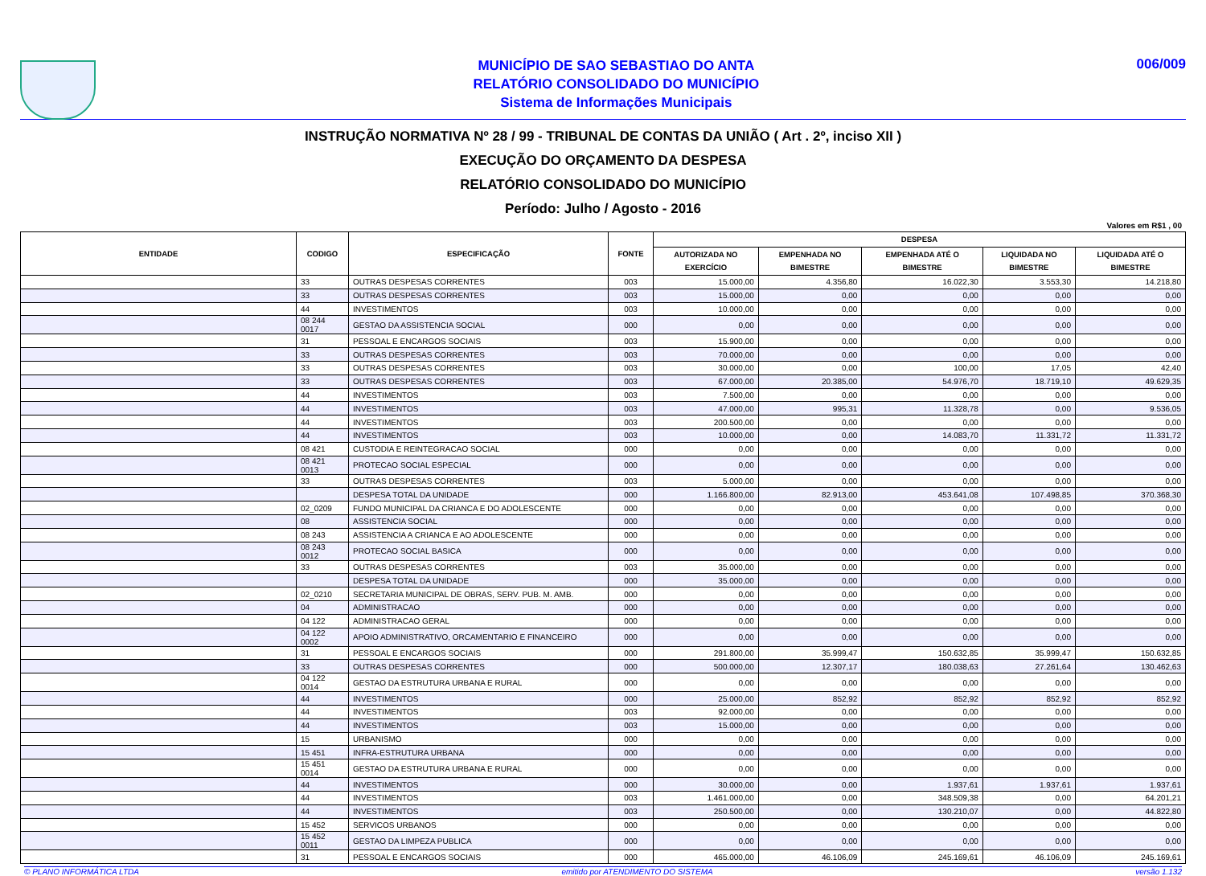MUNICÍPIO DE SAO SEBASTIAO DO ANTA
RELATÓRIO CONSOLIDADO DO MUNICÍPIO
Sistema de Informações Municipais
006/009
INSTRUÇÃO NORMATIVA Nº 28 / 99 - TRIBUNAL DE CONTAS DA UNIÃO ( Art . 2º, inciso XII )
EXECUÇÃO DO ORÇAMENTO DA DESPESA
RELATÓRIO CONSOLIDADO DO MUNICÍPIO
Período: Julho / Agosto - 2016
Valores em R$1 , 00
| ENTIDADE | CODIGO | ESPECIFICAÇÃO | FONTE | DESPESA | | | | |
| --- | --- | --- | --- | --- | --- | --- | --- | --- |
| | | | | AUTORIZADA NO EXERCÍCIO | EMPENHADA NO BIMESTRE | EMPENHADA ATÉ O BIMESTRE | LIQUIDADA NO BIMESTRE | LIQUIDADA ATÉ O BIMESTRE |
| | 33 | OUTRAS DESPESAS CORRENTES | 003 | 15.000,00 | 4.356,80 | 16.022,30 | 3.553,30 | 14.218,80 |
| | 33 | OUTRAS DESPESAS CORRENTES | 003 | 15.000,00 | 0,00 | 0,00 | 0,00 | 0,00 |
| | 44 | INVESTIMENTOS | 003 | 10.000,00 | 0,00 | 0,00 | 0,00 | 0,00 |
| | 08 244 0017 | GESTAO DA ASSISTENCIA SOCIAL | 000 | 0,00 | 0,00 | 0,00 | 0,00 | 0,00 |
| | 31 | PESSOAL E ENCARGOS SOCIAIS | 003 | 15.900,00 | 0,00 | 0,00 | 0,00 | 0,00 |
| | 33 | OUTRAS DESPESAS CORRENTES | 003 | 70.000,00 | 0,00 | 0,00 | 0,00 | 0,00 |
| | 33 | OUTRAS DESPESAS CORRENTES | 003 | 30.000,00 | 0,00 | 100,00 | 17,05 | 42,40 |
| | 33 | OUTRAS DESPESAS CORRENTES | 003 | 67.000,00 | 20.385,00 | 54.976,70 | 18.719,10 | 49.629,35 |
| | 44 | INVESTIMENTOS | 003 | 7.500,00 | 0,00 | 0,00 | 0,00 | 0,00 |
| | 44 | INVESTIMENTOS | 003 | 47.000,00 | 995,31 | 11.328,78 | 0,00 | 9.536,05 |
| | 44 | INVESTIMENTOS | 003 | 200.500,00 | 0,00 | 0,00 | 0,00 | 0,00 |
| | 44 | INVESTIMENTOS | 003 | 10.000,00 | 0,00 | 14.083,70 | 11.331,72 | 11.331,72 |
| | 08 421 | CUSTODIA E REINTEGRACAO SOCIAL | 000 | 0,00 | 0,00 | 0,00 | 0,00 | 0,00 |
| | 08 421 0013 | PROTECAO SOCIAL ESPECIAL | 000 | 0,00 | 0,00 | 0,00 | 0,00 | 0,00 |
| | 33 | OUTRAS DESPESAS CORRENTES | 003 | 5.000,00 | 0,00 | 0,00 | 0,00 | 0,00 |
| | | DESPESA TOTAL DA UNIDADE | 000 | 1.166.800,00 | 82.913,00 | 453.641,08 | 107.498,85 | 370.368,30 |
| | 02_0209 | FUNDO MUNICIPAL DA CRIANCA E DO ADOLESCENTE | 000 | 0,00 | 0,00 | 0,00 | 0,00 | 0,00 |
| | 08 | ASSISTENCIA SOCIAL | 000 | 0,00 | 0,00 | 0,00 | 0,00 | 0,00 |
| | 08 243 | ASSISTENCIA A CRIANCA E AO ADOLESCENTE | 000 | 0,00 | 0,00 | 0,00 | 0,00 | 0,00 |
| | 08 243 0012 | PROTECAO SOCIAL BASICA | 000 | 0,00 | 0,00 | 0,00 | 0,00 | 0,00 |
| | 33 | OUTRAS DESPESAS CORRENTES | 003 | 35.000,00 | 0,00 | 0,00 | 0,00 | 0,00 |
| | | DESPESA TOTAL DA UNIDADE | 000 | 35.000,00 | 0,00 | 0,00 | 0,00 | 0,00 |
| | 02_0210 | SECRETARIA MUNICIPAL DE OBRAS, SERV. PUB. M. AMB. | 000 | 0,00 | 0,00 | 0,00 | 0,00 | 0,00 |
| | 04 | ADMINISTRACAO | 000 | 0,00 | 0,00 | 0,00 | 0,00 | 0,00 |
| | 04 122 | ADMINISTRACAO GERAL | 000 | 0,00 | 0,00 | 0,00 | 0,00 | 0,00 |
| | 04 122 0002 | APOIO ADMINISTRATIVO, ORCAMENTARIO E FINANCEIRO | 000 | 0,00 | 0,00 | 0,00 | 0,00 | 0,00 |
| | 31 | PESSOAL E ENCARGOS SOCIAIS | 000 | 291.800,00 | 35.999,47 | 150.632,85 | 35.999,47 | 150.632,85 |
| | 33 | OUTRAS DESPESAS CORRENTES | 000 | 500.000,00 | 12.307,17 | 180.038,63 | 27.261,64 | 130.462,63 |
| | 04 122 0014 | GESTAO DA ESTRUTURA URBANA E RURAL | 000 | 0,00 | 0,00 | 0,00 | 0,00 | 0,00 |
| | 44 | INVESTIMENTOS | 000 | 25.000,00 | 852,92 | 852,92 | 852,92 | 852,92 |
| | 44 | INVESTIMENTOS | 003 | 92.000,00 | 0,00 | 0,00 | 0,00 | 0,00 |
| | 44 | INVESTIMENTOS | 003 | 15.000,00 | 0,00 | 0,00 | 0,00 | 0,00 |
| | 15 | URBANISMO | 000 | 0,00 | 0,00 | 0,00 | 0,00 | 0,00 |
| | 15 451 | INFRA-ESTRUTURA URBANA | 000 | 0,00 | 0,00 | 0,00 | 0,00 | 0,00 |
| | 15 451 0014 | GESTAO DA ESTRUTURA URBANA E RURAL | 000 | 0,00 | 0,00 | 0,00 | 0,00 | 0,00 |
| | 44 | INVESTIMENTOS | 000 | 30.000,00 | 0,00 | 1.937,61 | 1.937,61 | 1.937,61 |
| | 44 | INVESTIMENTOS | 003 | 1.461.000,00 | 0,00 | 348.509,38 | 0,00 | 64.201,21 |
| | 44 | INVESTIMENTOS | 003 | 250.500,00 | 0,00 | 130.210,07 | 0,00 | 44.822,80 |
| | 15 452 | SERVICOS URBANOS | 000 | 0,00 | 0,00 | 0,00 | 0,00 | 0,00 |
| | 15 452 0011 | GESTAO DA LIMPEZA PUBLICA | 000 | 0,00 | 0,00 | 0,00 | 0,00 | 0,00 |
| | 31 | PESSOAL E ENCARGOS SOCIAIS | 000 | 465.000,00 | 46.106,09 | 245.169,61 | 46.106,09 | 245.169,61 |
© PLANO INFORMÁTICA LTDA emitido por ATENDIMENTO DO SISTEMA versão 1.132